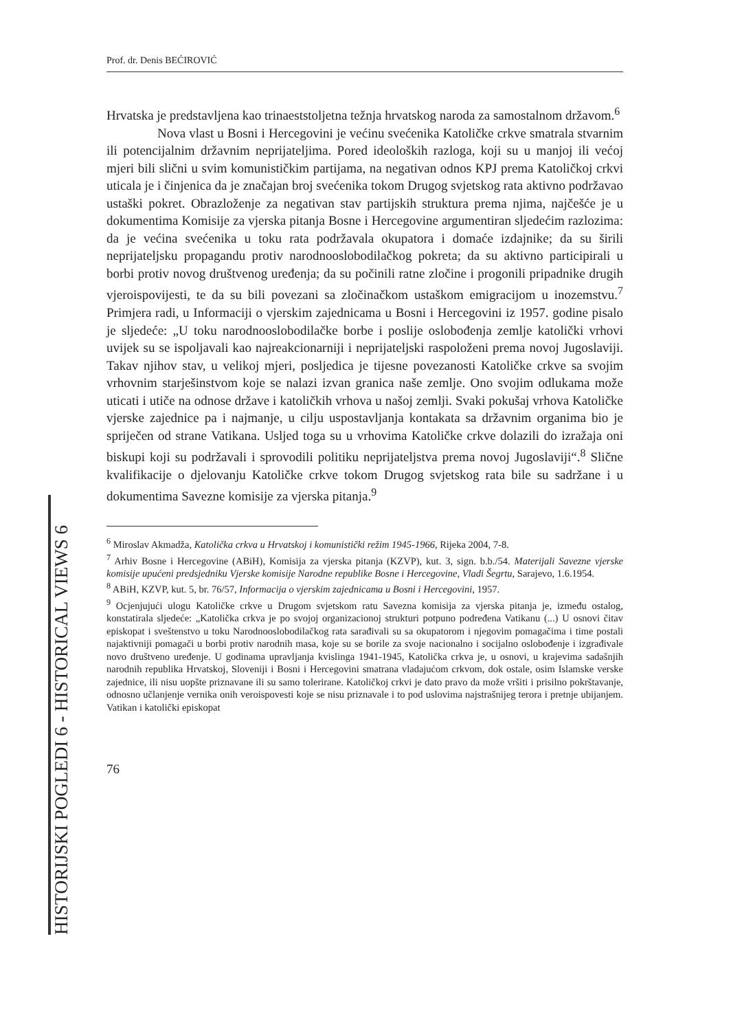Prof. dr. Denis BEĆIROVIĆ
Hrvatska je predstavljena kao trinaeststoljetna težnja hrvatskog naroda za samostalnom državom.<sup>6</sup>
Nova vlast u Bosni i Hercegovini je većinu svećenika Katoličke crkve smatrala stvarnim ili potencijalnim državnim neprijateljima. Pored ideoloških razloga, koji su u manjoj ili većoj mjeri bili slični u svim komunističkim partijama, na negativan odnos KPJ prema Katoličkoj crkvi uticala je i činjenica da je značajan broj svećenika tokom Drugog svjetskog rata aktivno podržavao ustaški pokret. Obrazloženje za negativan stav partijskih struktura prema njima, najčešće je u dokumentima Komisije za vjerska pitanja Bosne i Hercegovine argumentiran sljedećim razlozima: da je većina svećenika u toku rata podržavala okupatora i domaće izdajnike; da su širili neprijateljsku propagandu protiv narodnooslobodilačkog pokreta; da su aktivno participirali u borbi protiv novog društvenog uređenja; da su počinili ratne zločine i progonili pripadnike drugih vjeroispovijesti, te da su bili povezani sa zločinačkom ustaškom emigracijom u inozemstvu.<sup>7</sup> Primjera radi, u Informaciji o vjerskim zajednicama u Bosni i Hercegovini iz 1957. godine pisalo je sljedeće: „U toku narodnooslobodilačke borbe i poslije oslobođenja zemlje katolički vrhovi uvijek su se ispoljavali kao najreakcionarniji i neprijateljski raspoloženi prema novoj Jugoslaviji. Takav njihov stav, u velikoj mjeri, posljedica je tijesne povezanosti Katoličke crkve sa svojim vrhovnim starješinstvom koje se nalazi izvan granica naše zemlje. Ono svojim odlukama može uticati i utiče na odnose države i katoličkih vrhova u našoj zemlji. Svaki pokušaj vrhova Katoličke vjerske zajednice pa i najmanje, u cilju uspostavljanja kontakata sa državnim organima bio je spriječen od strane Vatikana. Usljed toga su u vrhovima Katoličke crkve dolazili do izražaja oni biskupi koji su podržavali i sprovodili politiku neprijateljstva prema novoj Jugoslaviji“.<sup>8</sup> Slične kvalifikacije o djelovanju Katoličke crkve tokom Drugog svjetskog rata bile su sadržane i u dokumentima Savezne komisije za vjerska pitanja.<sup>9</sup>
<sup>6</sup> Miroslav Akmadža, Katolička crkva u Hrvatskoj i komunistički režim 1945-1966, Rijeka 2004, 7-8.
<sup>7</sup> Arhiv Bosne i Hercegovine (ABiH), Komisija za vjerska pitanja (KZVP), kut. 3, sign. b.b./54. Materijali Savezne vjerske komisije upućeni predsjedniku Vjerske komisije Narodne republike Bosne i Hercegovine, Vladi Šegrtu, Sarajevo, 1.6.1954.
<sup>8</sup> ABiH, KZVP, kut. 5, br. 76/57, Informacija o vjerskim zajednicama u Bosni i Hercegovini, 1957.
<sup>9</sup> Ocjenjujući ulogu Katoličke crkve u Drugom svjetskom ratu Savezna komisija za vjerska pitanja je, između ostalog, konstatirala sljedeće: „Katolička crkva je po svojoj organizacionoj strukturi potpuno podređena Vatikanu (...) U osnovi čitav episkopat i sveštenstvo u toku Narodnooslobodilačkog rata sarađivali su sa okupatorom i njegovim pomagačima i time postali najaktivniji pomagači u borbi protiv narodnih masa, koje su se borile za svoje nacionalno i socijalno oslobođenje i izgrađivale novo društveno uređenje. U godinama upravljanja kvislinga 1941-1945, Katolička crkva je, u osnovi, u krajevima sadašnjih narodnih republika Hrvatskoj, Sloveniji i Bosni i Hercegovini smatrana vladajućom crkvom, dok ostale, osim Islamske verske zajednice, ili nisu uopšte priznavane ili su samo tolerirane. Katoličkoj crkvi je dato pravo da može vršiti i prisilno pokrštavanje, odnosno učlanjenje vernika onih veroispovesti koje se nisu priznavale i to pod uslovima najstrašnijeg terora i pretnje ubijanjem. Vatikan i katolički episkopat
76
HISTORIJSKI POGLEDI 6 - HISTORICAL VIEWS 6